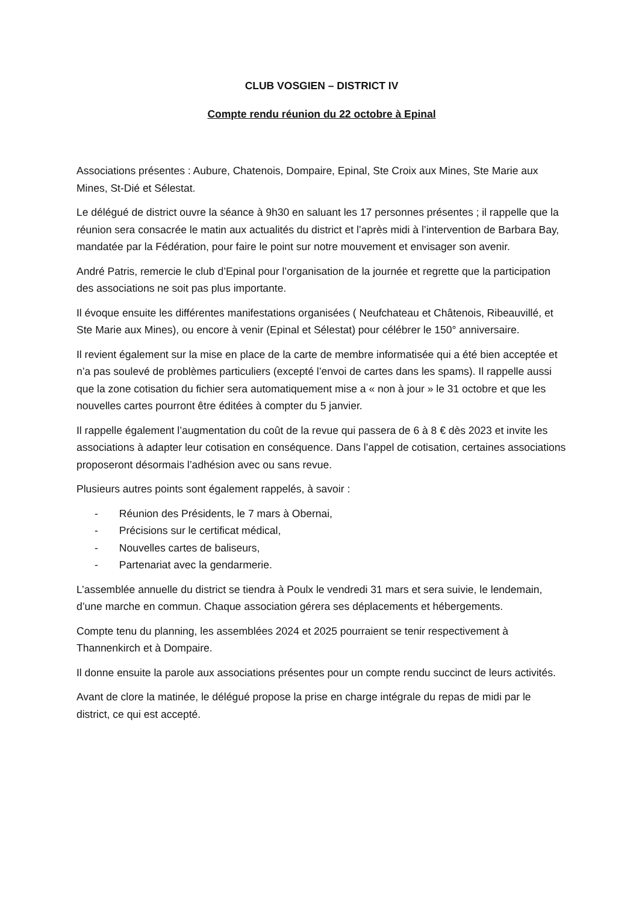CLUB VOSGIEN – DISTRICT IV
Compte rendu réunion du 22 octobre à Epinal
Associations présentes : Aubure, Chatenois, Dompaire, Epinal, Ste Croix aux Mines, Ste Marie aux Mines, St-Dié et Sélestat.
Le délégué de district ouvre la séance à 9h30 en saluant les 17 personnes présentes ; il rappelle que la réunion sera consacrée le matin aux actualités du district et l’après midi à l’intervention de Barbara Bay, mandatée par la Fédération, pour faire le point sur notre mouvement et envisager son avenir.
André Patris, remercie le club d’Epinal pour l’organisation de la journée et regrette que la participation des associations ne soit pas plus importante.
Il évoque ensuite les différentes manifestations organisées ( Neufchateau et Châtenois, Ribeauvillé, et Ste Marie aux Mines), ou encore à venir (Epinal et Sélestat) pour célébrer le 150° anniversaire.
Il revient également sur la mise en place de la carte de membre informatisée qui a été bien acceptée et n’a pas soulevé de problèmes particuliers (excepté l’envoi de cartes dans les spams). Il rappelle aussi que la zone cotisation du fichier sera automatiquement mise a « non à jour » le 31 octobre et que les nouvelles cartes pourront être éditées à compter du 5 janvier.
Il rappelle également l’augmentation du coût de la revue qui passera de 6 à 8 € dès 2023 et invite les associations à adapter leur cotisation en conséquence. Dans l’appel de cotisation, certaines associations proposeront désormais l’adhésion avec ou sans revue.
Plusieurs autres points sont également rappelés, à savoir :
- Réunion des Présidents, le 7 mars à Obernai,
- Précisions sur le certificat médical,
- Nouvelles cartes de baliseurs,
- Partenariat avec la gendarmerie.
L’assemblée annuelle du district se tiendra à Poulx le vendredi 31 mars et sera suivie, le lendemain, d’une marche en commun. Chaque association gérera ses déplacements et hébergements.
Compte tenu du planning, les assemblées 2024 et 2025 pourraient se tenir respectivement à Thannenkirch et à Dompaire.
Il donne ensuite la parole aux associations présentes pour un compte rendu succinct de leurs activités.
Avant de clore la matinée, le délégué propose la prise en charge intégrale du repas de midi par le district, ce qui est accepté.